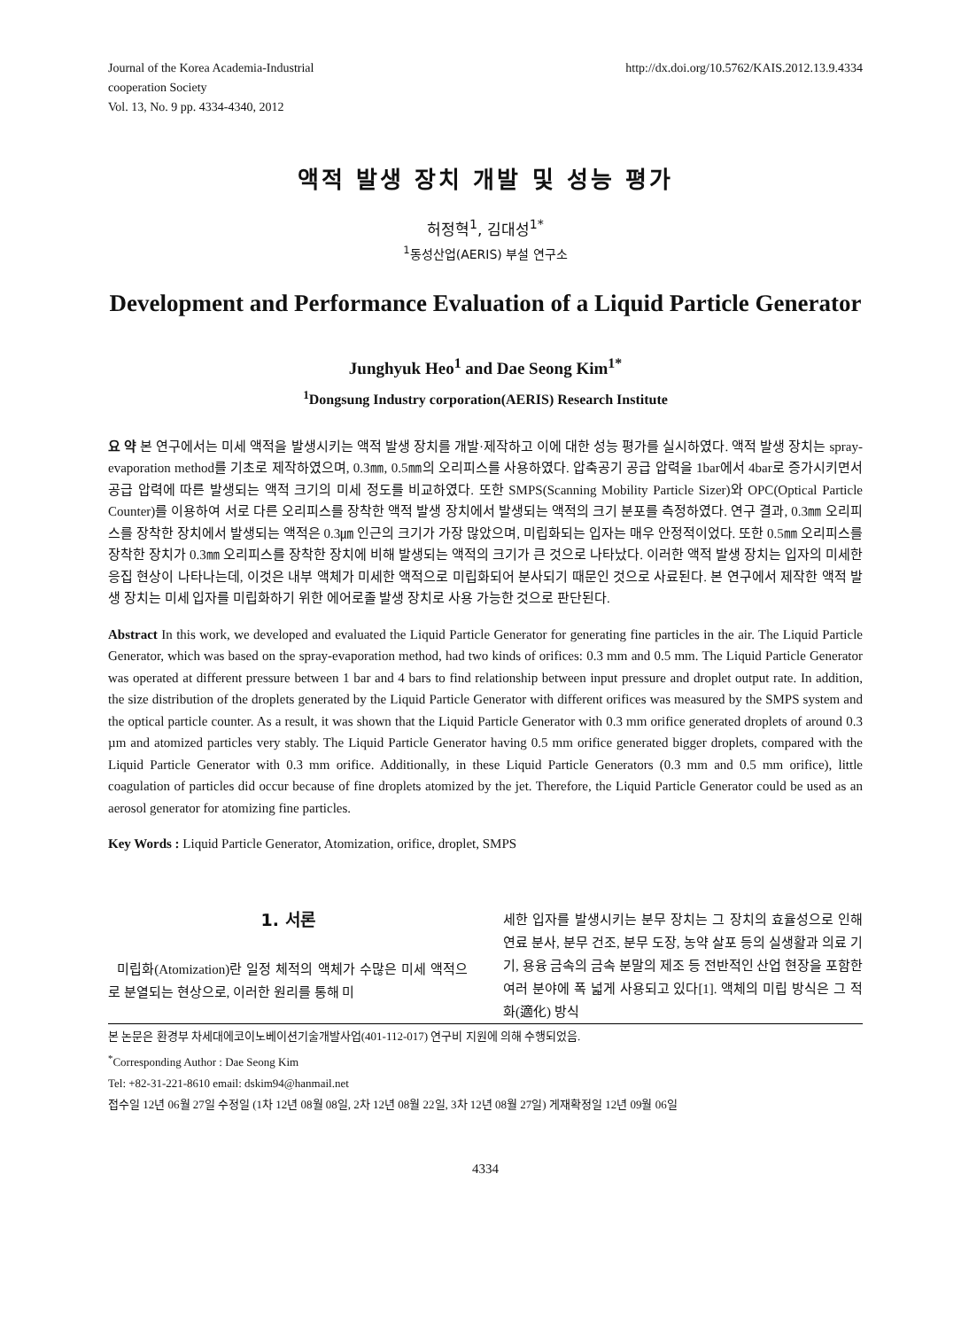Journal of the Korea Academia-Industrial
cooperation Society
Vol. 13, No. 9 pp. 4334-4340, 2012
http://dx.doi.org/10.5762/KAIS.2012.13.9.4334
액적 발생 장치 개발 및 성능 평가
허정혁<sup>1</sup>, 김대성<sup>1*</sup>
<sup>1</sup> 동성산업(AERIS) 부설 연구소
Development and Performance Evaluation of a Liquid Particle Generator
Junghyuk Heo<sup>1</sup> and Dae Seong Kim<sup>1*</sup>
<sup>1</sup> Dongsung Industry corporation(AERIS) Research Institute
요 약 본 연구에서는 미세 액적을 발생시키는 액적 발생 장치를 개발·제작하고 이에 대한 성능 평가를 실시하였다. 액적 발생 장치는 spray-evaporation method를 기초로 제작하였으며, 0.3㎜, 0.5㎜의 오리피스를 사용하였다. 압축공기 공급 압력을 1bar에서 4bar로 증가시키면서 공급 압력에 따른 발생되는 액적 크기의 미세 정도를 비교하였다. 또한 SMPS(Scanning Mobility Particle Sizer)와 OPC(Optical Particle Counter)를 이용하여 서로 다른 오리피스를 장착한 액적 발생 장치에서 발생되는 액적의 크기 분포를 측정하였다. 연구 결과, 0.3㎜ 오리피스를 장착한 장치에서 발생되는 액적은 0.3㎛ 인근의 크기가 가장 많았으며, 미립화되는 입자는 매우 안정적이었다. 또한 0.5㎜ 오리피스를 장착한 장치가 0.3㎜ 오리피스를 장착한 장치에 비해 발생되는 액적의 크기가 큰 것으로 나타났다. 이러한 액적 발생 장치는 입자의 미세한 응집 현상이 나타나는데, 이것은 내부 액체가 미세한 액적으로 미립화되어 분사되기 때문인 것으로 사료된다. 본 연구에서 제작한 액적 발생 장치는 미세 입자를 미립화하기 위한 에어로졸 발생 장치로 사용 가능한 것으로 판단된다.
Abstract In this work, we developed and evaluated the Liquid Particle Generator for generating fine particles in the air. The Liquid Particle Generator, which was based on the spray-evaporation method, had two kinds of orifices: 0.3 mm and 0.5 mm. The Liquid Particle Generator was operated at different pressure between 1 bar and 4 bars to find relationship between input pressure and droplet output rate. In addition, the size distribution of the droplets generated by the Liquid Particle Generator with different orifices was measured by the SMPS system and the optical particle counter. As a result, it was shown that the Liquid Particle Generator with 0.3 mm orifice generated droplets of around 0.3 µm and atomized particles very stably. The Liquid Particle Generator having 0.5 mm orifice generated bigger droplets, compared with the Liquid Particle Generator with 0.3 mm orifice. Additionally, in these Liquid Particle Generators (0.3 mm and 0.5 mm orifice), little coagulation of particles did occur because of fine droplets atomized by the jet. Therefore, the Liquid Particle Generator could be used as an aerosol generator for atomizing fine particles.
Key Words : Liquid Particle Generator, Atomization, orifice, droplet, SMPS
1. 서론
미립화(Atomization)란 일정 체적의 액체가 수많은 미세 액적으로 분열되는 현상으로, 이러한 원리를 통해 미
세한 입자를 발생시키는 분무 장치는 그 장치의 효율성으로 인해 연료 분사, 분무 건조, 분무 도장, 농약 살포 등의 실생활과 의료 기기, 용융 금속의 금속 분말의 제조 등 전반적인 산업 현장을 포함한 여러 분야에 폭 넓게 사용되고 있다[1]. 액체의 미립 방식은 그 적화(適化) 방식
본 논문은 환경부 차세대에코이노베이션기술개발사업(401-112-017) 연구비 지원에 의해 수행되었음.
<sup>*</sup> Corresponding Author : Dae Seong Kim
Tel: +82-31-221-8610 email: dskim94@hanmail.net
접수일 12년 06월 27일 수정일 (1차 12년 08월 08일, 2차 12년 08월 22일, 3차 12년 08월 27일) 게재확정일 12년 09월 06일
4334